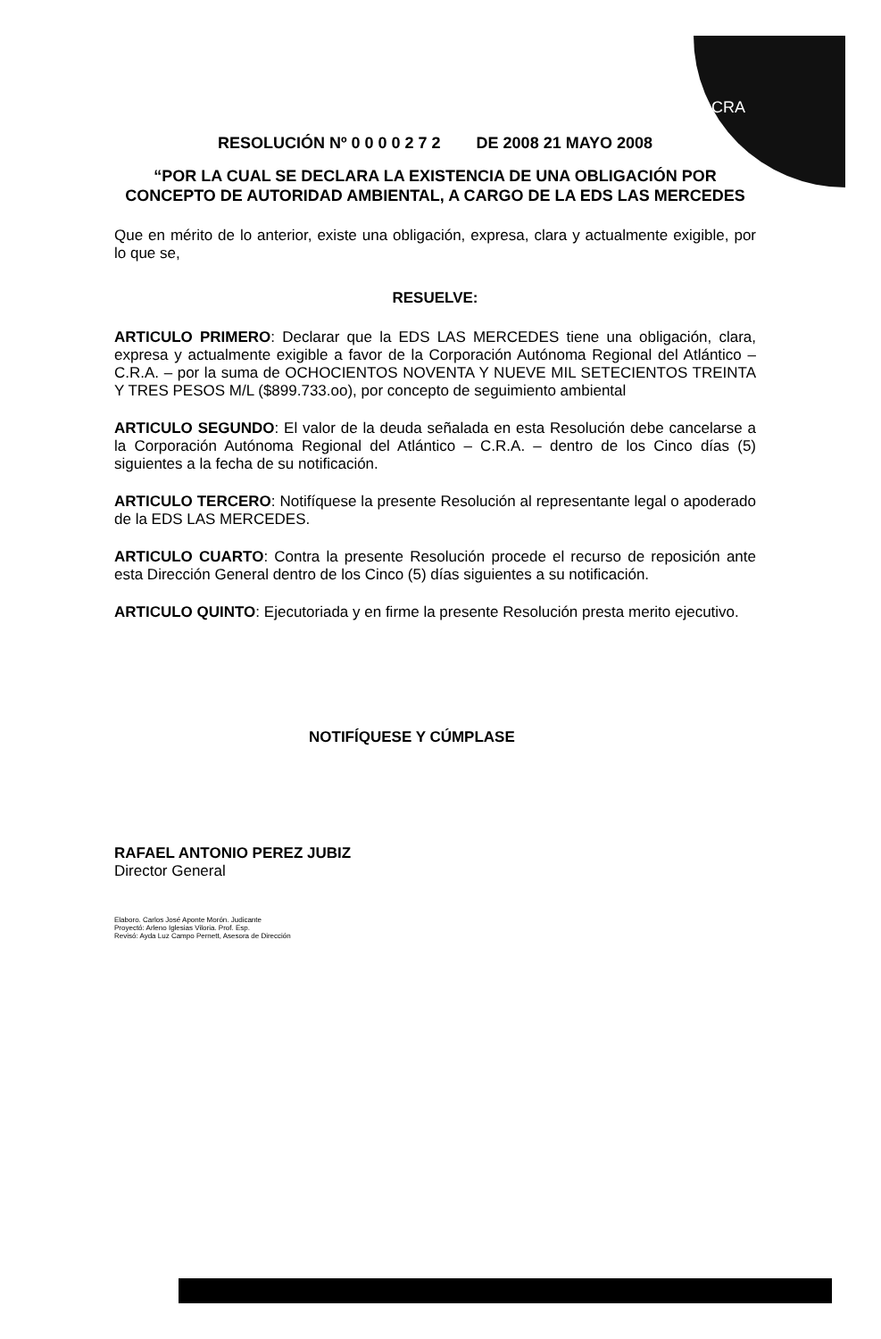CRA
RESOLUCIÓN Nº 0 0 0 0 2 7 2 DE 2008 21 MAYO 2008
“POR LA CUAL SE DECLARA LA EXISTENCIA DE UNA OBLIGACIÓN POR CONCEPTO DE AUTORIDAD AMBIENTAL, A CARGO DE LA EDS LAS MERCEDES
Que en mérito de lo anterior, existe una obligación, expresa, clara y actualmente exigible, por lo que se,
RESUELVE:
ARTICULO PRIMERO: Declarar que la EDS LAS MERCEDES tiene una obligación, clara, expresa y actualmente exigible a favor de la Corporación Autónoma Regional del Atlántico – C.R.A. – por la suma de OCHOCIENTOS NOVENTA Y NUEVE MIL SETECIENTOS TREINTA Y TRES PESOS M/L ($899.733.oo), por concepto de seguimiento ambiental
ARTICULO SEGUNDO: El valor de la deuda señalada en esta Resolución debe cancelarse a la Corporación Autónoma Regional del Atlántico – C.R.A. – dentro de los Cinco días (5) siguientes a la fecha de su notificación.
ARTICULO TERCERO: Notifíquese la presente Resolución al representante legal o apoderado de la EDS LAS MERCEDES.
ARTICULO CUARTO: Contra la presente Resolución procede el recurso de reposición ante esta Dirección General dentro de los Cinco (5) días siguientes a su notificación.
ARTICULO QUINTO: Ejecutoriada y en firme la presente Resolución presta merito ejecutivo.
NOTIFÍQUESE Y CÚMPLASE
RAFAEL ANTONIO PEREZ JUBIZ
Director General
Elaboro. Carlos José Aponte Morón. Judicante
Proyectó: Arleno Iglesias Viloria. Prof. Esp.
Revisó: Ayda Luz Campo Pernett, Asesora de Dirección